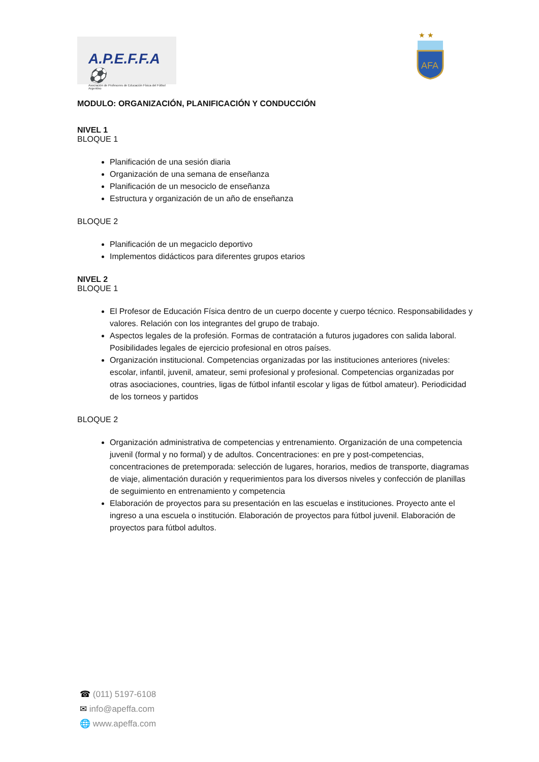A.P.E.F.F.A ⚽
Asociación de Profesores de Educación Física del Fútbol Argentino
★ ★
AFA
MODULO: ORGANIZACIÓN, PLANIFICACIÓN Y CONDUCCIÓN
NIVEL 1
BLOQUE 1
Planificación de una sesión diaria
Organización de una semana de enseñanza
Planificación de un mesociclo de enseñanza
Estructura y organización de un año de enseñanza
BLOQUE 2
Planificación de un megaciclo deportivo
Implementos didácticos para diferentes grupos etarios
NIVEL 2
BLOQUE 1
El Profesor de Educación Física dentro de un cuerpo docente y cuerpo técnico. Responsabilidades y valores. Relación con los integrantes del grupo de trabajo.
Aspectos legales de la profesión. Formas de contratación a futuros jugadores con salida laboral. Posibilidades legales de ejercicio profesional en otros países.
Organización institucional. Competencias organizadas por las instituciones anteriores (niveles: escolar, infantil, juvenil, amateur, semi profesional y profesional. Competencias organizadas por otras asociaciones, countries, ligas de fútbol infantil escolar y ligas de fútbol amateur). Periodicidad de los torneos y partidos
BLOQUE 2
Organización administrativa de competencias y entrenamiento. Organización de una competencia juvenil (formal y no formal) y de adultos. Concentraciones: en pre y post-competencias, concentraciones de pretemporada: selección de lugares, horarios, medios de transporte, diagramas de viaje, alimentación duración y requerimientos para los diversos niveles y confección de planillas de seguimiento en entrenamiento y competencia
Elaboración de proyectos para su presentación en las escuelas e instituciones. Proyecto ante el ingreso a una escuela o institución. Elaboración de proyectos para fútbol juvenil. Elaboración de proyectos para fútbol adultos.
☎ (011) 5197-6108
✉ info@apeffa.com
🌐 www.apeffa.com